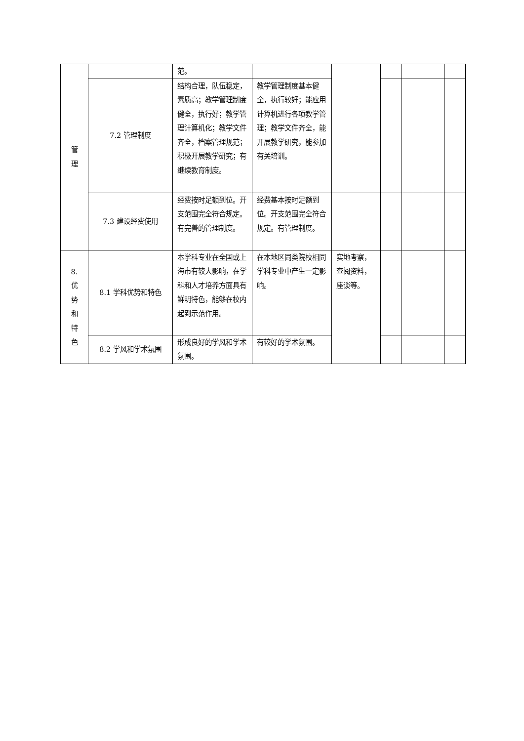| 管 理 | | 范。 | | | | | | |
| | 7.2 管理制度 | 结构合理，队伍稳定，素质高；教学管理制度健全，执行好；教学管理计算机化；教学文件齐全，档案管理规范； 积极开展教学研究；有继续教育制度。 | 教学管理制度基本健全，执行较好；能应用计算机进行各项教学管理；教学文件齐全，能开展教学研究，能参加有关培训。 | | | | | |
| | 7.3 建设经费使用 | 经费按时足额到位。开支范围完全符合规定。有完善的管理制度。 | 经费基本按时足额到位。开支范围完全符合规定。有管理制度。 | | | | | |
| 8. 优 势 和 特 色 | 8.1 学科优势和特色 | 本学科专业在全国或上海市有较大影响，在学科和人才培养方面具有鲜明特色，能够在校内起到示范作用。 | 在本地区同类院校相同学科专业中产生一定影响。 | 实地考察，查阅资料，座谈等。 | | | | |
| | 8.2 学风和学术氛围 | 形成良好的学风和学术氛围。 | 有较好的学术氛围。 | | | | | |